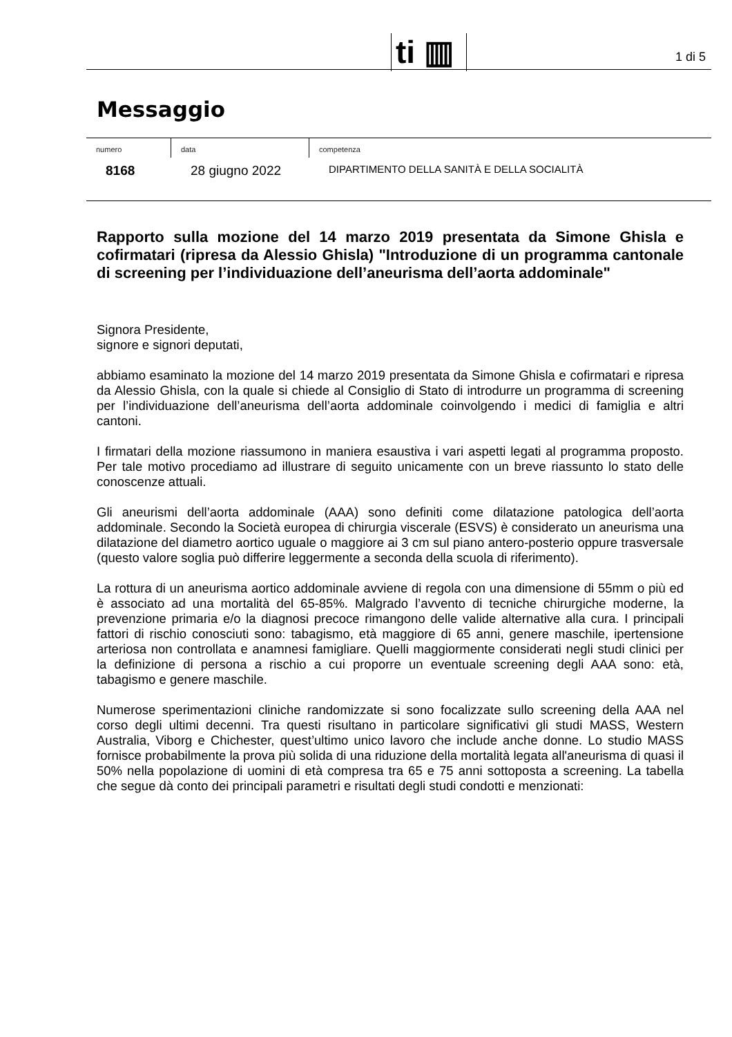ti ▥
1 di 5
Messaggio
numero
8168
data
28 giugno 2022
competenza
DIPARTIMENTO DELLA SANITÀ E DELLA SOCIALITÀ
Rapporto sulla mozione del 14 marzo 2019 presentata da Simone Ghisla e cofirmatari (ripresa da Alessio Ghisla) "Introduzione di un programma cantonale di screening per l’individuazione dell’aneurisma dell’aorta addominale"
Signora Presidente,
signore e signori deputati,
abbiamo esaminato la mozione del 14 marzo 2019 presentata da Simone Ghisla e cofirmatari e ripresa da Alessio Ghisla, con la quale si chiede al Consiglio di Stato di introdurre un programma di screening per l’individuazione dell’aneurisma dell’aorta addominale coinvolgendo i medici di famiglia e altri cantoni.
I firmatari della mozione riassumono in maniera esaustiva i vari aspetti legati al programma proposto. Per tale motivo procediamo ad illustrare di seguito unicamente con un breve riassunto lo stato delle conoscenze attuali.
Gli aneurismi dell’aorta addominale (AAA) sono definiti come dilatazione patologica dell’aorta addominale. Secondo la Società europea di chirurgia viscerale (ESVS) è considerato un aneurisma una dilatazione del diametro aortico uguale o maggiore ai 3 cm sul piano antero-posterio oppure trasversale (questo valore soglia può differire leggermente a seconda della scuola di riferimento).
La rottura di un aneurisma aortico addominale avviene di regola con una dimensione di 55mm o più ed è associato ad una mortalità del 65-85%. Malgrado l’avvento di tecniche chirurgiche moderne, la prevenzione primaria e/o la diagnosi precoce rimangono delle valide alternative alla cura. I principali fattori di rischio conosciuti sono: tabagismo, età maggiore di 65 anni, genere maschile, ipertensione arteriosa non controllata e anamnesi famigliare. Quelli maggiormente considerati negli studi clinici per la definizione di persona a rischio a cui proporre un eventuale screening degli AAA sono: età, tabagismo e genere maschile.
Numerose sperimentazioni cliniche randomizzate si sono focalizzate sullo screening della AAA nel corso degli ultimi decenni. Tra questi risultano in particolare significativi gli studi MASS, Western Australia, Viborg e Chichester, quest’ultimo unico lavoro che include anche donne. Lo studio MASS fornisce probabilmente la prova più solida di una riduzione della mortalità legata all'aneurisma di quasi il 50% nella popolazione di uomini di età compresa tra 65 e 75 anni sottoposta a screening. La tabella che segue dà conto dei principali parametri e risultati degli studi condotti e menzionati: